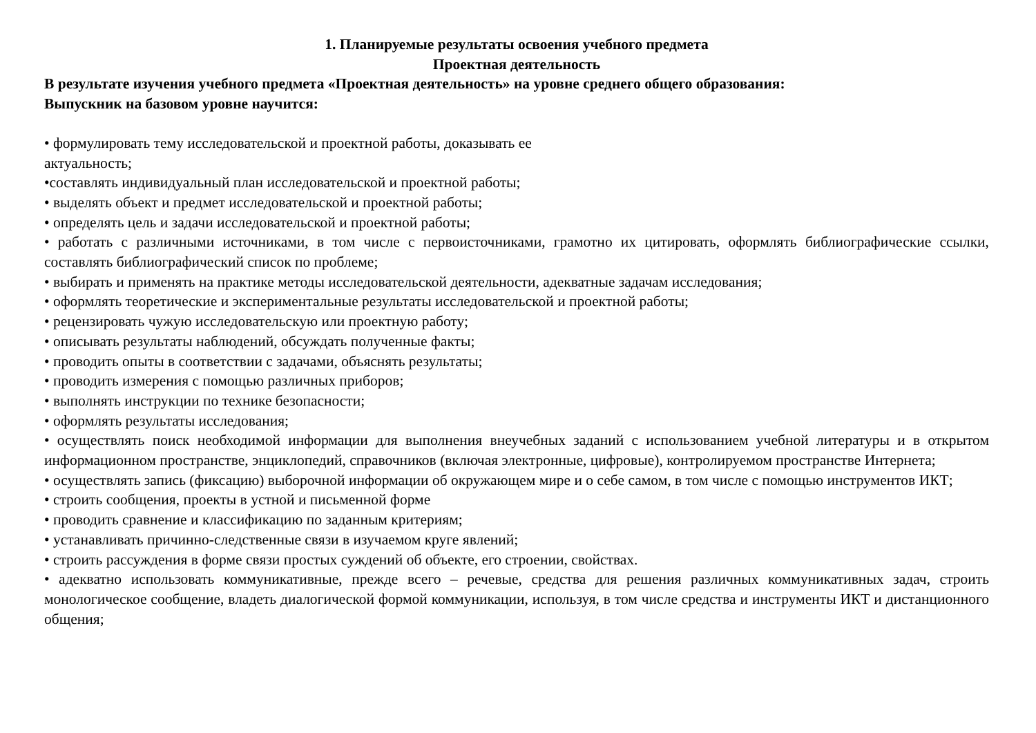1. Планируемые результаты освоения учебного предмета
Проектная деятельность
В результате изучения учебного предмета «Проектная деятельность» на уровне среднего общего образования:
Выпускник на базовом уровне научится:
• формулировать тему исследовательской и проектной работы, доказывать ее
актуальность;
•составлять индивидуальный план исследовательской и проектной работы;
• выделять объект и предмет исследовательской и проектной работы;
• определять цель и задачи исследовательской и проектной работы;
• работать с различными источниками, в том числе с первоисточниками, грамотно их цитировать, оформлять библиографические ссылки, составлять библиографический список по проблеме;
• выбирать и применять на практике методы исследовательской деятельности, адекватные задачам исследования;
• оформлять теоретические и экспериментальные результаты исследовательской и проектной работы;
• рецензировать чужую исследовательскую или проектную работу;
• описывать результаты наблюдений, обсуждать полученные факты;
• проводить опыты в соответствии с задачами, объяснять результаты;
• проводить измерения с помощью различных приборов;
• выполнять инструкции по технике безопасности;
• оформлять результаты исследования;
• осуществлять поиск необходимой информации для выполнения внеучебных заданий с использованием учебной литературы и в открытом информационном пространстве, энциклопедий, справочников (включая электронные, цифровые), контролируемом пространстве Интернета;
• осуществлять запись (фиксацию) выборочной информации об окружающем мире и о себе самом, в том числе с помощью инструментов ИКТ;
• строить сообщения, проекты в устной и письменной форме
• проводить сравнение и классификацию по заданным критериям;
• устанавливать причинно-следственные связи в изучаемом круге явлений;
• строить рассуждения в форме связи простых суждений об объекте, его строении, свойствах.
• адекватно использовать коммуникативные, прежде всего – речевые, средства для решения различных коммуникативных задач, строить монологическое сообщение, владеть диалогической формой коммуникации, используя, в том числе средства и инструменты ИКТ и дистанционного общения;